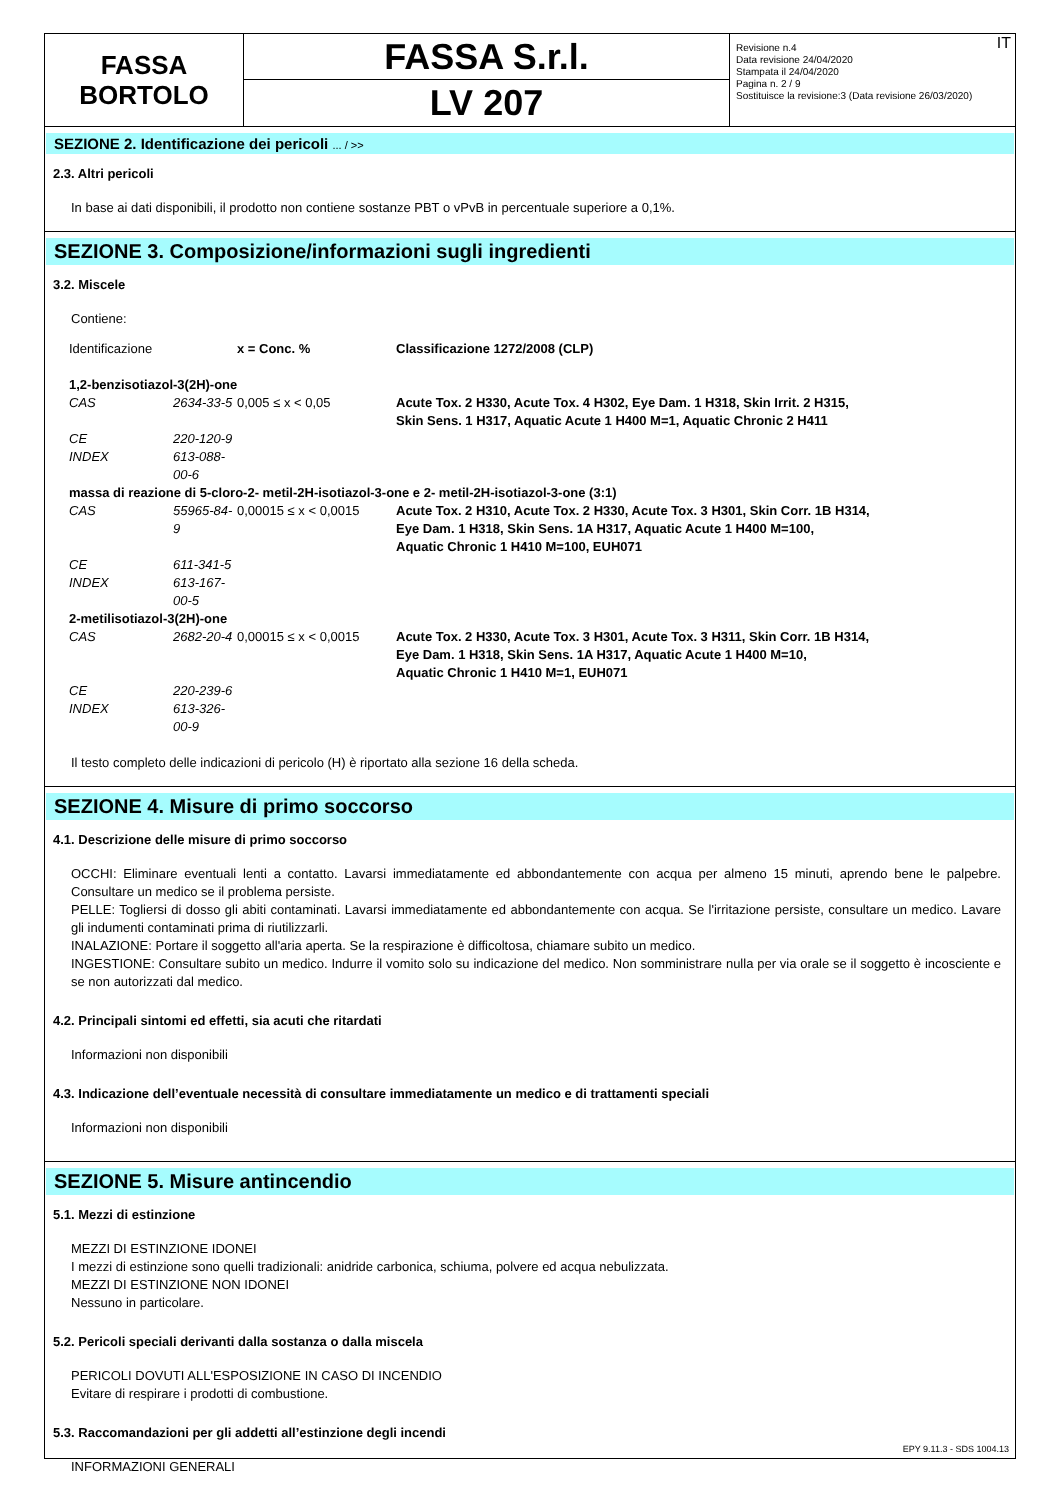FASSA
BORTOLO
FASSA S.r.l.
LV 207
IT Revisione n.4
Data revisione 24/04/2020
Stampata il 24/04/2020
Pagina n. 2 / 9
Sostituisce la revisione:3 (Data revisione 26/03/2020)
SEZIONE 2. Identificazione dei pericoli ... / >>
2.3. Altri pericoli
In base ai dati disponibili, il prodotto non contiene sostanze PBT o vPvB in percentuale superiore a 0,1%.
SEZIONE 3. Composizione/informazioni sugli ingredienti
3.2. Miscele
Contiene:
| Identificazione | | x = Conc. % | Classificazione 1272/2008 (CLP) |
| 1,2-benzisotiazol-3(2H)-one | | | |
| CAS | 2634-33-5 | 0,005 ≤ x < 0,05 | Acute Tox. 2 H330, Acute Tox. 4 H302, Eye Dam. 1 H318, Skin Irrit. 2 H315, Skin Sens. 1 H317, Aquatic Acute 1 H400 M=1, Aquatic Chronic 2 H411 |
| CE | 220-120-9 | | |
| INDEX | 613-088-00-6 | | |
| massa di reazione di 5-cloro-2- metil-2H-isotiazol-3-one e 2- metil-2H-isotiazol-3-one (3:1) | | | |
| CAS | 55965-84-9 | 0,00015 ≤ x < 0,0015 | Acute Tox. 2 H310, Acute Tox. 2 H330, Acute Tox. 3 H301, Skin Corr. 1B H314, Eye Dam. 1 H318, Skin Sens. 1A H317, Aquatic Acute 1 H400 M=100, Aquatic Chronic 1 H410 M=100, EUH071 |
| CE | 611-341-5 | | |
| INDEX | 613-167-00-5 | | |
| 2-metilisotiazol-3(2H)-one | | | |
| CAS | 2682-20-4 | 0,00015 ≤ x < 0,0015 | Acute Tox. 2 H330, Acute Tox. 3 H301, Acute Tox. 3 H311, Skin Corr. 1B H314, Eye Dam. 1 H318, Skin Sens. 1A H317, Aquatic Acute 1 H400 M=10, Aquatic Chronic 1 H410 M=1, EUH071 |
| CE | 220-239-6 | | |
| INDEX | 613-326-00-9 | | |
Il testo completo delle indicazioni di pericolo (H) è riportato alla sezione 16 della scheda.
SEZIONE 4. Misure di primo soccorso
4.1. Descrizione delle misure di primo soccorso
OCCHI: Eliminare eventuali lenti a contatto. Lavarsi immediatamente ed abbondantemente con acqua per almeno 15 minuti, aprendo bene le palpebre. Consultare un medico se il problema persiste.
PELLE: Togliersi di dosso gli abiti contaminati. Lavarsi immediatamente ed abbondantemente con acqua. Se l'irritazione persiste, consultare un medico. Lavare gli indumenti contaminati prima di riutilizzarli.
INALAZIONE: Portare il soggetto all'aria aperta. Se la respirazione è difficoltosa, chiamare subito un medico.
INGESTIONE: Consultare subito un medico. Indurre il vomito solo su indicazione del medico. Non somministrare nulla per via orale se il soggetto è incosciente e se non autorizzati dal medico.
4.2. Principali sintomi ed effetti, sia acuti che ritardati
Informazioni non disponibili
4.3. Indicazione dell’eventuale necessità di consultare immediatamente un medico e di trattamenti speciali
Informazioni non disponibili
SEZIONE 5. Misure antincendio
5.1. Mezzi di estinzione
MEZZI DI ESTINZIONE IDONEI
I mezzi di estinzione sono quelli tradizionali: anidride carbonica, schiuma, polvere ed acqua nebulizzata.
MEZZI DI ESTINZIONE NON IDONEI
Nessuno in particolare.
5.2. Pericoli speciali derivanti dalla sostanza o dalla miscela
PERICOLI DOVUTI ALL'ESPOSIZIONE IN CASO DI INCENDIO
Evitare di respirare i prodotti di combustione.
5.3. Raccomandazioni per gli addetti all’estinzione degli incendi
INFORMAZIONI GENERALI
EPY 9.11.3 - SDS 1004.13